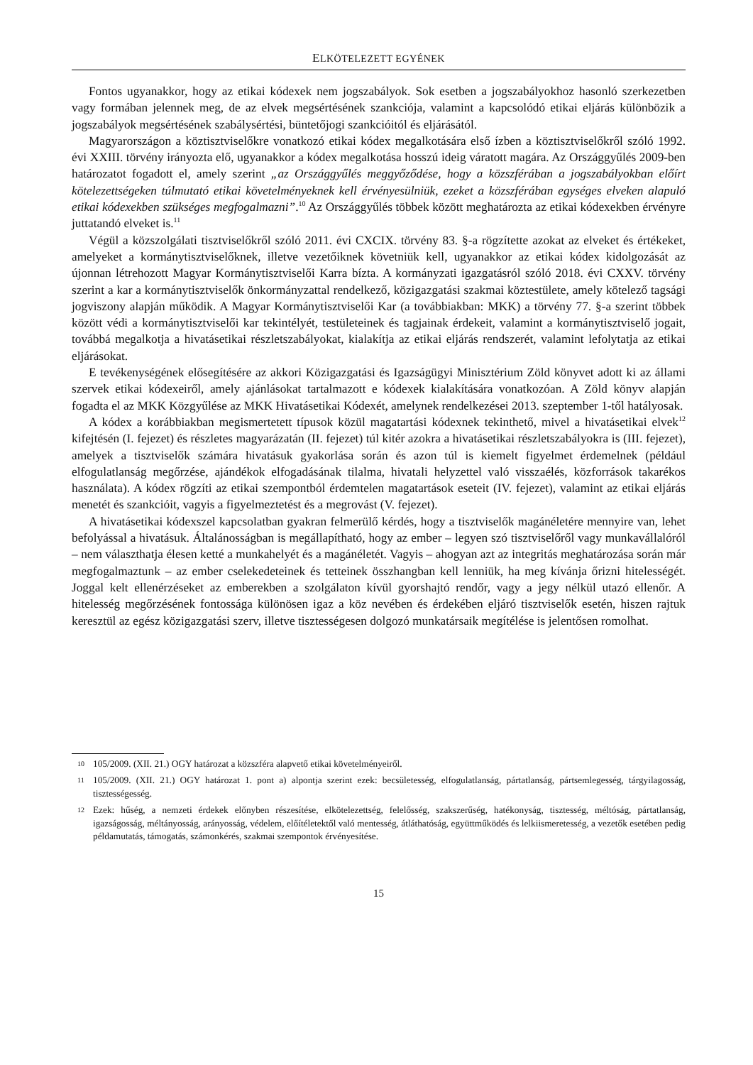ELKÖTELEZETT EGYÉNEK
Fontos ugyanakkor, hogy az etikai kódexek nem jogszabályok. Sok esetben a jogszabályokhoz hasonló szerkezetben vagy formában jelennek meg, de az elvek megsértésének szankciója, valamint a kapcsolódó etikai eljárás különbözik a jogszabályok megsértésének szabálysértési, büntetőjogi szankcióitól és eljárásától.
Magyarországon a köztisztviselőkre vonatkozó etikai kódex megalkotására első ízben a köztisztviselőkről szóló 1992. évi XXIII. törvény irányozta elő, ugyanakkor a kódex megalkotása hosszú ideig váratott magára. Az Országgyűlés 2009-ben határozatot fogadott el, amely szerint „az Országgyűlés meggyőződése, hogy a közszférában a jogszabályokban előírt kötelezettségeken túlmutató etikai követelményeknek kell érvényesülniük, ezeket a közszférában egységes elveken alapuló etikai kódexekben szükséges megfogalmazni”.<sup>10</sup> Az Országgyűlés többek között meghatározta az etikai kódexekben érvényre juttatandó elveket is.<sup>11</sup>
Végül a közszolgálati tisztviselőkről szóló 2011. évi CXCIX. törvény 83. §-a rögzítette azokat az elveket és értékeket, amelyeket a kormánytisztviselőknek, illetve vezetőiknek követniük kell, ugyanakkor az etikai kódex kidolgozását az újonnan létrehozott Magyar Kormánytisztviselői Karra bízta. A kormányzati igazgatásról szóló 2018. évi CXXV. törvény szerint a kar a kormánytisztviselők önkormányzattal rendelkező, közigazgatási szakmai köztestülete, amely kötelező tagsági jogviszony alapján működik. A Magyar Kormánytisztviselői Kar (a továbbiakban: MKK) a törvény 77. §-a szerint többek között védi a kormánytisztviselői kar tekintélyét, testületeinek és tagjainak érdekeit, valamint a kormánytisztviselő jogait, továbbá megalkotja a hivatásetikai részletszabályokat, kialakítja az etikai eljárás rendszerét, valamint lefolytatja az etikai eljárásokat.
E tevékenységének elősegítésére az akkori Közigazgatási és Igazságügyi Minisztérium Zöld könyvet adott ki az állami szervek etikai kódexeiről, amely ajánlásokat tartalmazott e kódexek kialakítására vonatkozóan. A Zöld könyv alapján fogadta el az MKK Közgyűlése az MKK Hivatásetikai Kódexét, amelynek rendelkezései 2013. szeptember 1-től hatályosak.
A kódex a korábbiakban megismertetett típusok közül magatartási kódexnek tekinthető, mivel a hivatásetikai elvek<sup>12</sup> kifejtésén (I. fejezet) és részletes magyarázatán (II. fejezet) túl kitér azokra a hivatásetikai részletszabályokra is (III. fejezet), amelyek a tisztviselők számára hivatásuk gyakorlása során és azon túl is kiemelt figyelmet érdemelnek (például elfogulatlanság megőrzése, ajándékok elfogadásának tilalma, hivatali helyzettel való visszaélés, közforrások takarékos használata). A kódex rögzíti az etikai szempontból érdemtelen magatartások eseteit (IV. fejezet), valamint az etikai eljárás menetét és szankcióit, vagyis a figyelmeztetést és a megrovást (V. fejezet).
A hivatásetikai kódexszel kapcsolatban gyakran felmerülő kérdés, hogy a tisztviselők magánéletére mennyire van, lehet befolyással a hivatásuk. Általánosságban is megállapítható, hogy az ember – legyen szó tisztviselőről vagy munkavállalóról – nem választhatja élesen ketté a munkahelyét és a magánéletét. Vagyis – ahogyan azt az integritás meghatározása során már megfogalmaztunk – az ember cselekedeteinek és tetteinek összhangban kell lenniük, ha meg kívánja őrizni hitelességét. Joggal kelt ellenérzéseket az emberekben a szolgálaton kívül gyorshajtó rendőr, vagy a jegy nélkül utazó ellenőr. A hitelesség megőrzésének fontossága különösen igaz a köz nevében és érdekében eljáró tisztviselők esetén, hiszen rajtuk keresztül az egész közigazgatási szerv, illetve tisztességesen dolgozó munkatársaik megítélése is jelentősen romolhat.
10 105/2009. (XII. 21.) OGY határozat a közszféra alapvető etikai követelményeiről.
11 105/2009. (XII. 21.) OGY határozat 1. pont a) alpontja szerint ezek: becsületesség, elfogulatlanság, pártatlanság, pártsemlegesség, tárgyilagosság, tisztességesség.
12 Ezek: hűség, a nemzeti érdekek előnyben részesítése, elkötelezettség, felelősség, szakszerűség, hatékonyság, tisztesség, méltóság, pártatlanság, igazságosság, méltányosság, arányosság, védelem, előítéletektől való mentesség, átláthatóság, együttműködés és lelkiismeretesség, a vezetők esetében pedig példamutatás, támogatás, számonkérés, szakmai szempontok érvényesítése.
15